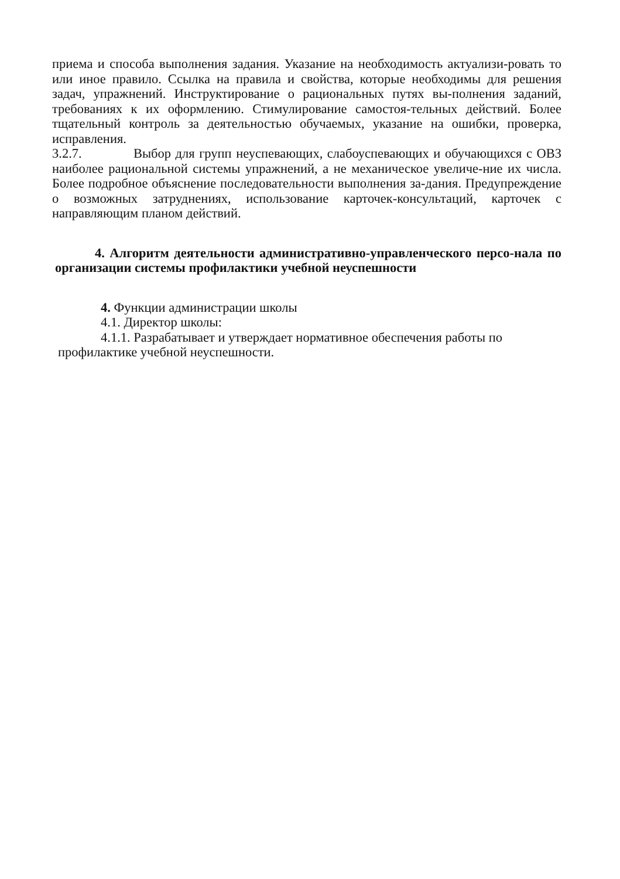приема и способа выполнения задания. Указание на необходимость актуализи-ровать то или иное правило. Ссылка на правила и свойства, которые необходимы для решения задач, упражнений. Инструктирование о рациональных путях вы-полнения заданий, требованиях к их оформлению. Стимулирование самостоя-тельных действий. Более тщательный контроль за деятельностью обучаемых, указание на ошибки, проверка, исправления.
3.2.7. Выбор для групп неуспевающих, слабоуспевающих и обучающихся с ОВЗ наиболее рациональной системы упражнений, а не механическое увеличе-ние их числа. Более подробное объяснение последовательности выполнения за-дания. Предупреждение о возможных затруднениях, использование карточек-консультаций, карточек с направляющим планом действий.
4. Алгоритм деятельности административно-управленческого персо-нала по организации системы профилактики учебной неуспешности
4. Функции администрации школы
4.1. Директор школы:
4.1.1. Разрабатывает и утверждает нормативное обеспечения работы по профилактике учебной неуспешности.